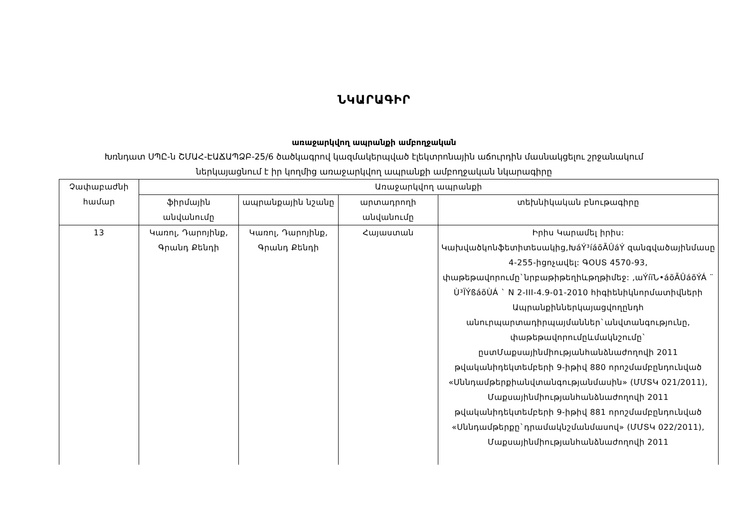ՆԿԱՐԱԳԻՐ
առաջարկվող ապրանքի ամբողջական
Խռնդատ ՍՊԸ-ն ՇՄԱՀ-ԷԱՃԱՊՁԲ-25/6 ծածկագրով կազմակերպված էլեկտրոնային աճուրդին մասնակցելու շրջանակում
ներկայացնում է իր կողմից առաջարկվող ապրանքի ամբողջական նկարագիրը
| Չափաբաժնի համար | Առաջարկվող ապրանքի | | | |
| --- | --- | --- | --- | --- |
| | ֆիրմային անվանումը | ապրանքային նշանը | արտադրողի անվանումը | տեխնիկական բնութագիրը |
| 13 | Կառոլ, Դարոյինք, Գրանդ Քենդի | Կառոլ, Դարոյինք, Գրանդ Քենդի | Հայաստան | Իրիս Կարամել իրիս: Կախվածկոնֆետիտեսակից,ԽáÝ³íáõÃÛáÝ զանգվածայինմասը 4-255-իցոչավել: ԳՕՍՏ 4570-93, փաթեթավորումը`նրբաթիթեղիևթղթիմեջ: ,աÝíïՆ•áõÃÛáõÝÁ ¨ Ù³ÏÝßáõÙÁ ` N 2-III-4.9-01-2010 հիգիենիկնորմատիվների Ապրանքիններկայացվողընդհ անուրպարտադիրպայմաններ`անվտանգությունը, փաթեթավորումըևմակնշումը` ըստՄաքսայինմիությանհանձնաժողովի 2011 թվականիդեկտեմբերի 9-իթիվ 880 որոշմամբընդունված «Սննդամթերքիանվտանգությանմասին» (ՄՄՏԿ 021/2011), Մաքսայինմիությանհանձնաժողովի 2011 թվականիդեկտեմբերի 9-իթիվ 881 որոշմամբընդունված «Սննդամթերքը`դրամակնշմանմասով» (ՄՄՏԿ 022/2011), Մաքսայինմիությանհանձնաժողովի 2011 |